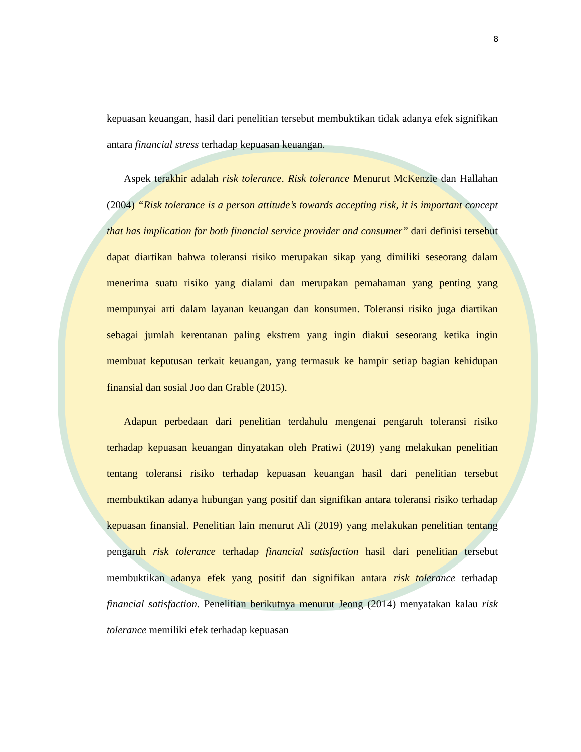8
kepuasan keuangan, hasil dari penelitian tersebut membuktikan tidak adanya efek signifikan antara financial stress terhadap kepuasan keuangan.
Aspek terakhir adalah risk tolerance. Risk tolerance Menurut McKenzie dan Hallahan (2004) “Risk tolerance is a person attitude’s towards accepting risk, it is important concept that has implication for both financial service provider and consumer” dari definisi tersebut dapat diartikan bahwa toleransi risiko merupakan sikap yang dimiliki seseorang dalam menerima suatu risiko yang dialami dan merupakan pemahaman yang penting yang mempunyai arti dalam layanan keuangan dan konsumen. Toleransi risiko juga diartikan sebagai jumlah kerentanan paling ekstrem yang ingin diakui seseorang ketika ingin membuat keputusan terkait keuangan, yang termasuk ke hampir setiap bagian kehidupan finansial dan sosial Joo dan Grable (2015).
Adapun perbedaan dari penelitian terdahulu mengenai pengaruh toleransi risiko terhadap kepuasan keuangan dinyatakan oleh Pratiwi (2019) yang melakukan penelitian tentang toleransi risiko terhadap kepuasan keuangan hasil dari penelitian tersebut membuktikan adanya hubungan yang positif dan signifikan antara toleransi risiko terhadap kepuasan finansial. Penelitian lain menurut Ali (2019) yang melakukan penelitian tentang pengaruh risk tolerance terhadap financial satisfaction hasil dari penelitian tersebut membuktikan adanya efek yang positif dan signifikan antara risk tolerance terhadap financial satisfaction. Penelitian berikutnya menurut Jeong (2014) menyatakan kalau risk tolerance memiliki efek terhadap kepuasan